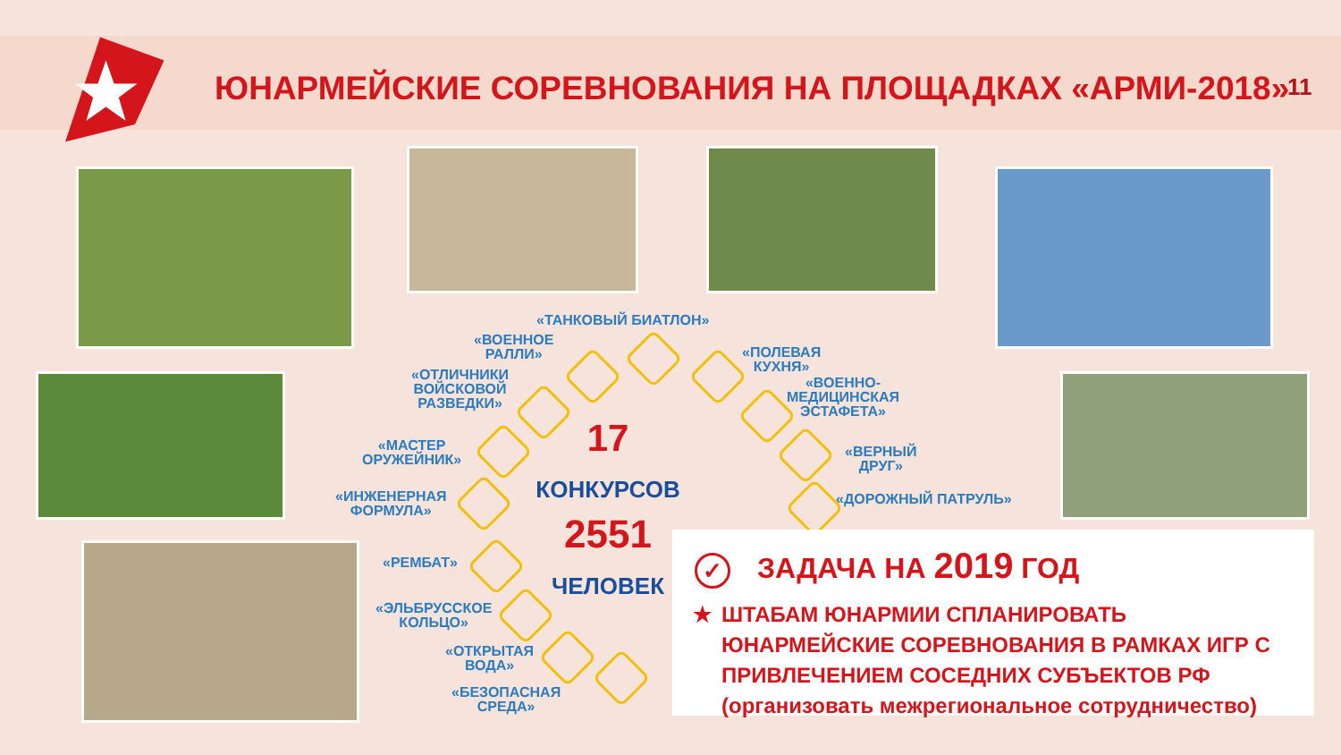ЮНАРМЕЙСКИЕ СОРЕВНОВАНИЯ НА ПЛОЩАДКАХ «АРМИ-2018»
11
«ТАНКОВЫЙ БИАТЛОН»
«ВОЕННОЕ
РАЛЛИ»
«ПОЛЕВАЯ
КУХНЯ»
«ОТЛИЧНИКИ
ВОЙСКОВОЙ
РАЗВЕДКИ»
«ВОЕННО-
МЕДИЦИНСКАЯ
ЭСТАФЕТА»
«МАСТЕР
ОРУЖЕЙНИК»
«ВЕРНЫЙ
ДРУГ»
«ИНЖЕНЕРНАЯ
ФОРМУЛА»
«ДОРОЖНЫЙ ПАТРУЛЬ»
«РЕМБАТ»
«ЭЛЬБРУССКОЕ
КОЛЬЦО»
«ОТКРЫТАЯ
ВОДА»
«БЕЗОПАСНАЯ
СРЕДА»
17
КОНКУРСОВ
2551
ЧЕЛОВЕК
✓ ЗАДАЧА НА 2019 ГОД
★ ШТАБАМ ЮНАРМИИ СПЛАНИРОВАТЬ ЮНАРМЕЙСКИЕ СОРЕВНОВАНИЯ В РАМКАХ ИГР С ПРИВЛЕЧЕНИЕМ СОСЕДНИХ СУБЪЕКТОВ РФ (организовать межрегиональное сотрудничество)